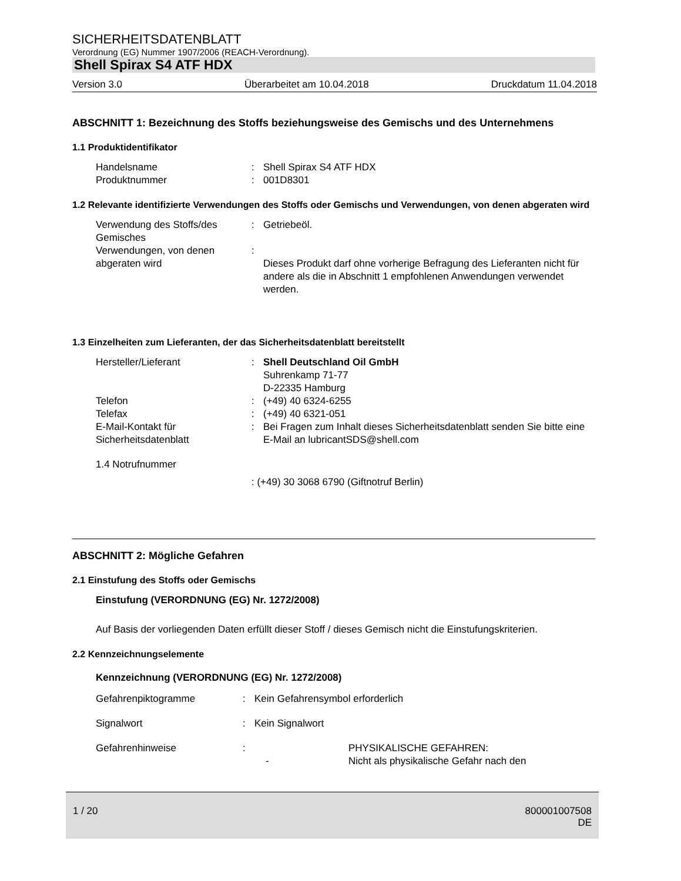SICHERHEITSDATENBLATT
Verordnung (EG) Nummer 1907/2006 (REACH-Verordnung).
Shell Spirax S4 ATF HDX
Version 3.0 Überarbeitet am 10.04.2018 Druckdatum 11.04.2018
ABSCHNITT 1: Bezeichnung des Stoffs beziehungsweise des Gemischs und des Unternehmens
1.1 Produktidentifikator
Handelsname : Shell Spirax S4 ATF HDX
Produktnummer : 001D8301
1.2 Relevante identifizierte Verwendungen des Stoffs oder Gemischs und Verwendungen, von denen abgeraten wird
Verwendung des Stoffs/des Gemisches
: Getriebeöl.
Verwendungen, von denen abgeraten wird
:
Dieses Produkt darf ohne vorherige Befragung des Lieferanten nicht für andere als die in Abschnitt 1 empfohlenen Anwendungen verwendet werden.
1.3 Einzelheiten zum Lieferanten, der das Sicherheitsdatenblatt bereitstellt
Hersteller/Lieferant : Shell Deutschland Oil GmbH
Suhrenkamp 71-77
D-22335 Hamburg
Telefon : (+49) 40 6324-6255
Telefax : (+49) 40 6321-051
E-Mail-Kontakt für Sicherheitsdatenblatt
: Bei Fragen zum Inhalt dieses Sicherheitsdatenblatt senden Sie bitte eine E-Mail an lubricantSDS@shell.com
1.4 Notrufnummer
: (+49) 30 3068 6790 (Giftnotruf Berlin)
ABSCHNITT 2: Mögliche Gefahren
2.1 Einstufung des Stoffs oder Gemischs
Einstufung (VERORDNUNG (EG) Nr. 1272/2008)
Auf Basis der vorliegenden Daten erfüllt dieser Stoff / dieses Gemisch nicht die Einstufungskriterien.
2.2 Kennzeichnungselemente
Kennzeichnung (VERORDNUNG (EG) Nr. 1272/2008)
Gefahrenpiktogramme : Kein Gefahrensymbol erforderlich
Signalwort : Kein Signalwort
Gefahrenhinweise :
- PHYSIKALISCHE GEFAHREN:
Nicht als physikalische Gefahr nach den
1 / 20 800001007508
DE